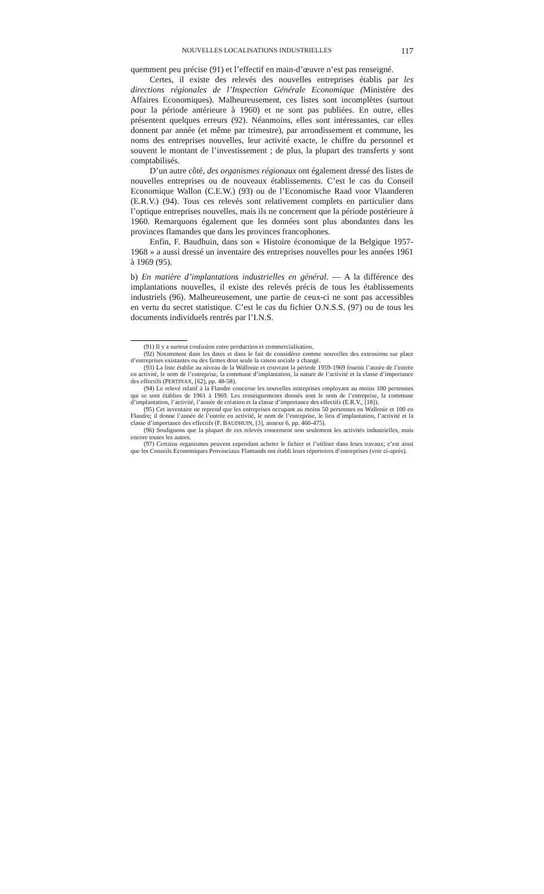NOUVELLES LOCALISATIONS INDUSTRIELLES 117
quemment peu précise (91) et l’effectif en main-d’œuvre n’est pas renseigné.
Certes, il existe des relevés des nouvelles entreprises établis par les directions régionales de l’Inspection Générale Economique (Ministère des Affaires Economiques). Malheureusement, ces listes sont incomplètes (surtout pour la période antérieure à 1960) et ne sont pas publiées. En outre, elles présentent quelques erreurs (92). Néanmoins, elles sont intéressantes, car elles donnent par année (et même par trimestre), par arrondissement et commune, les noms des entreprises nouvelles, leur activité exacte, le chiffre du personnel et souvent le montant de l’investissement ; de plus, la plupart des transferts y sont comptabilisés.
D’un autre côté, des organismes régionaux ont également dressé des listes de nouvelles entreprises ou de nouveaux établissements. C’est le cas du Conseil Economique Wallon (C.E.W.) (93) ou de l’Economische Raad voor Vlaanderen (E.R.V.) (94). Tous ces relevés sont relativement complets en particulier dans l’optique entreprises nouvelles, mais ils ne concernent que la période postérieure à 1960. Remarquons également que les données sont plus abondantes dans les provinces flamandes que dans les provinces francophones.
Enfin, F. Baudhuin, dans son « Histoire économique de la Belgique 1957-1968 » a aussi dressé un inventaire des entreprises nouvelles pour les années 1961 à 1969 (95).
b) En matière d’implantations industrielles en général. — A la différence des implantations nouvelles, il existe des relevés précis de tous les établissements industriels (96). Malheureusement, une partie de ceux-ci ne sont pas accessibles en vertu du secret statistique. C’est le cas du fichier O.N.S.S. (97) ou de tous les documents individuels rentrés par l’I.N.S.
(91) Il y a surtout confusion entre production et commercialisation.
(92) Notamment dans les dates et dans le fait de considérer comme nouvelles des extensions sur place d’entreprises existantes ou des firmes dont seule la raison sociale a changé.
(93) La liste établie au niveau de la Wallonie et couvrant la période 1959-1969 fournit l’année de l’entrée en activité, le nom de l’entreprise, la commune d’implantation, la nature de l’activité et la classe d’importance des effectifs (PERTINAX, [62], pp. 48-58).
(94) Le relevé relatif à la Flandre concerne les nouvelles entreprises employant au moins 100 personnes qui se sont établies de 1961 à 1969. Les renseignements donnés sont le nom de l’entreprise, la commune d’implantation, l’activité, l’année de création et la classe d’importance des effectifs (E.R.V., [18]).
(95) Cet inventaire ne reprend que les entreprises occupant au moins 50 personnes en Wallonie et 100 en Flandre; il donne l’année de l’entrée en activité, le nom de l’entreprise, le lieu d’implantation, l’activité et la classe d’importance des effectifs (F. BAUDHUIN, [3], annexe 6, pp. 460-475).
(96) Soulignons que la plupart de ces relevés concernent non seulement les activités industrielles, mais encore toutes les autres.
(97) Certains organismes peuvent cependant acheter le fichier et l’utiliser dans leurs travaux; c’est ainsi que les Conseils Economiques Provinciaux Flamands ont établi leurs répertoires d’entreprises (voir ci-après).